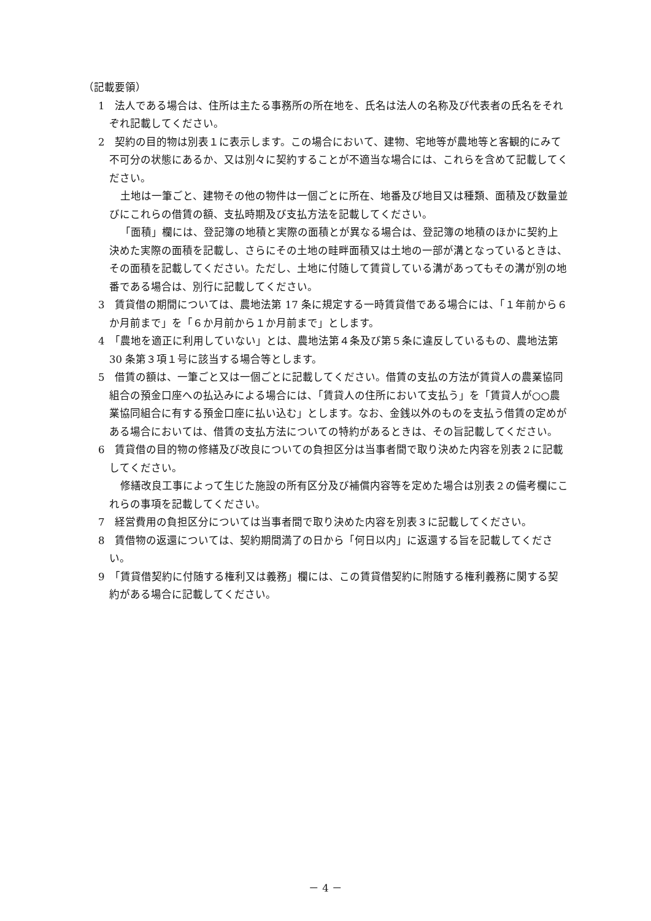（記載要領）
1　法人である場合は、住所は主たる事務所の所在地を、氏名は法人の名称及び代表者の氏名をそれぞれ記載してください。
2　契約の目的物は別表１に表示します。この場合において、建物、宅地等が農地等と客観的にみて不可分の状態にあるか、又は別々に契約することが不適当な場合には、これらを含めて記載してください。
土地は一筆ごと、建物その他の物件は一個ごとに所在、地番及び地目又は種類、面積及び数量並びにこれらの借賃の額、支払時期及び支払方法を記載してください。
「面積」欄には、登記簿の地積と実際の面積とが異なる場合は、登記簿の地積のほかに契約上決めた実際の面積を記載し、さらにその土地の畦畔面積又は土地の一部が溝となっているときは、その面積を記載してください。ただし、土地に付随して賃貸している溝があってもその溝が別の地番である場合は、別行に記載してください。
3　賃貸借の期間については、農地法第 17 条に規定する一時賃貸借である場合には、「１年前から６か月前まで」を「６か月前から１か月前まで」とします。
4　「農地を適正に利用していない」とは、農地法第４条及び第５条に違反しているもの、農地法第 30 条第３項１号に該当する場合等とします。
5　借賃の額は、一筆ごと又は一個ごとに記載してください。借賃の支払の方法が賃貸人の農業協同組合の預金口座への払込みによる場合には、「賃貸人の住所において支払う」を「賃貸人が○○農業協同組合に有する預金口座に払い込む」とします。なお、金銭以外のものを支払う借賃の定めがある場合においては、借賃の支払方法についての特約があるときは、その旨記載してください。
6　賃貸借の目的物の修繕及び改良についての負担区分は当事者間で取り決めた内容を別表２に記載してください。
修繕改良工事によって生じた施設の所有区分及び補償内容等を定めた場合は別表２の備考欄にこれらの事項を記載してください。
7　経営費用の負担区分については当事者間で取り決めた内容を別表３に記載してください。
8　賃借物の返還については、契約期間満了の日から「何日以内」に返還する旨を記載してください。
9　「賃貸借契約に付随する権利又は義務」欄には、この賃貸借契約に附随する権利義務に関する契約がある場合に記載してください。
－ 4 －